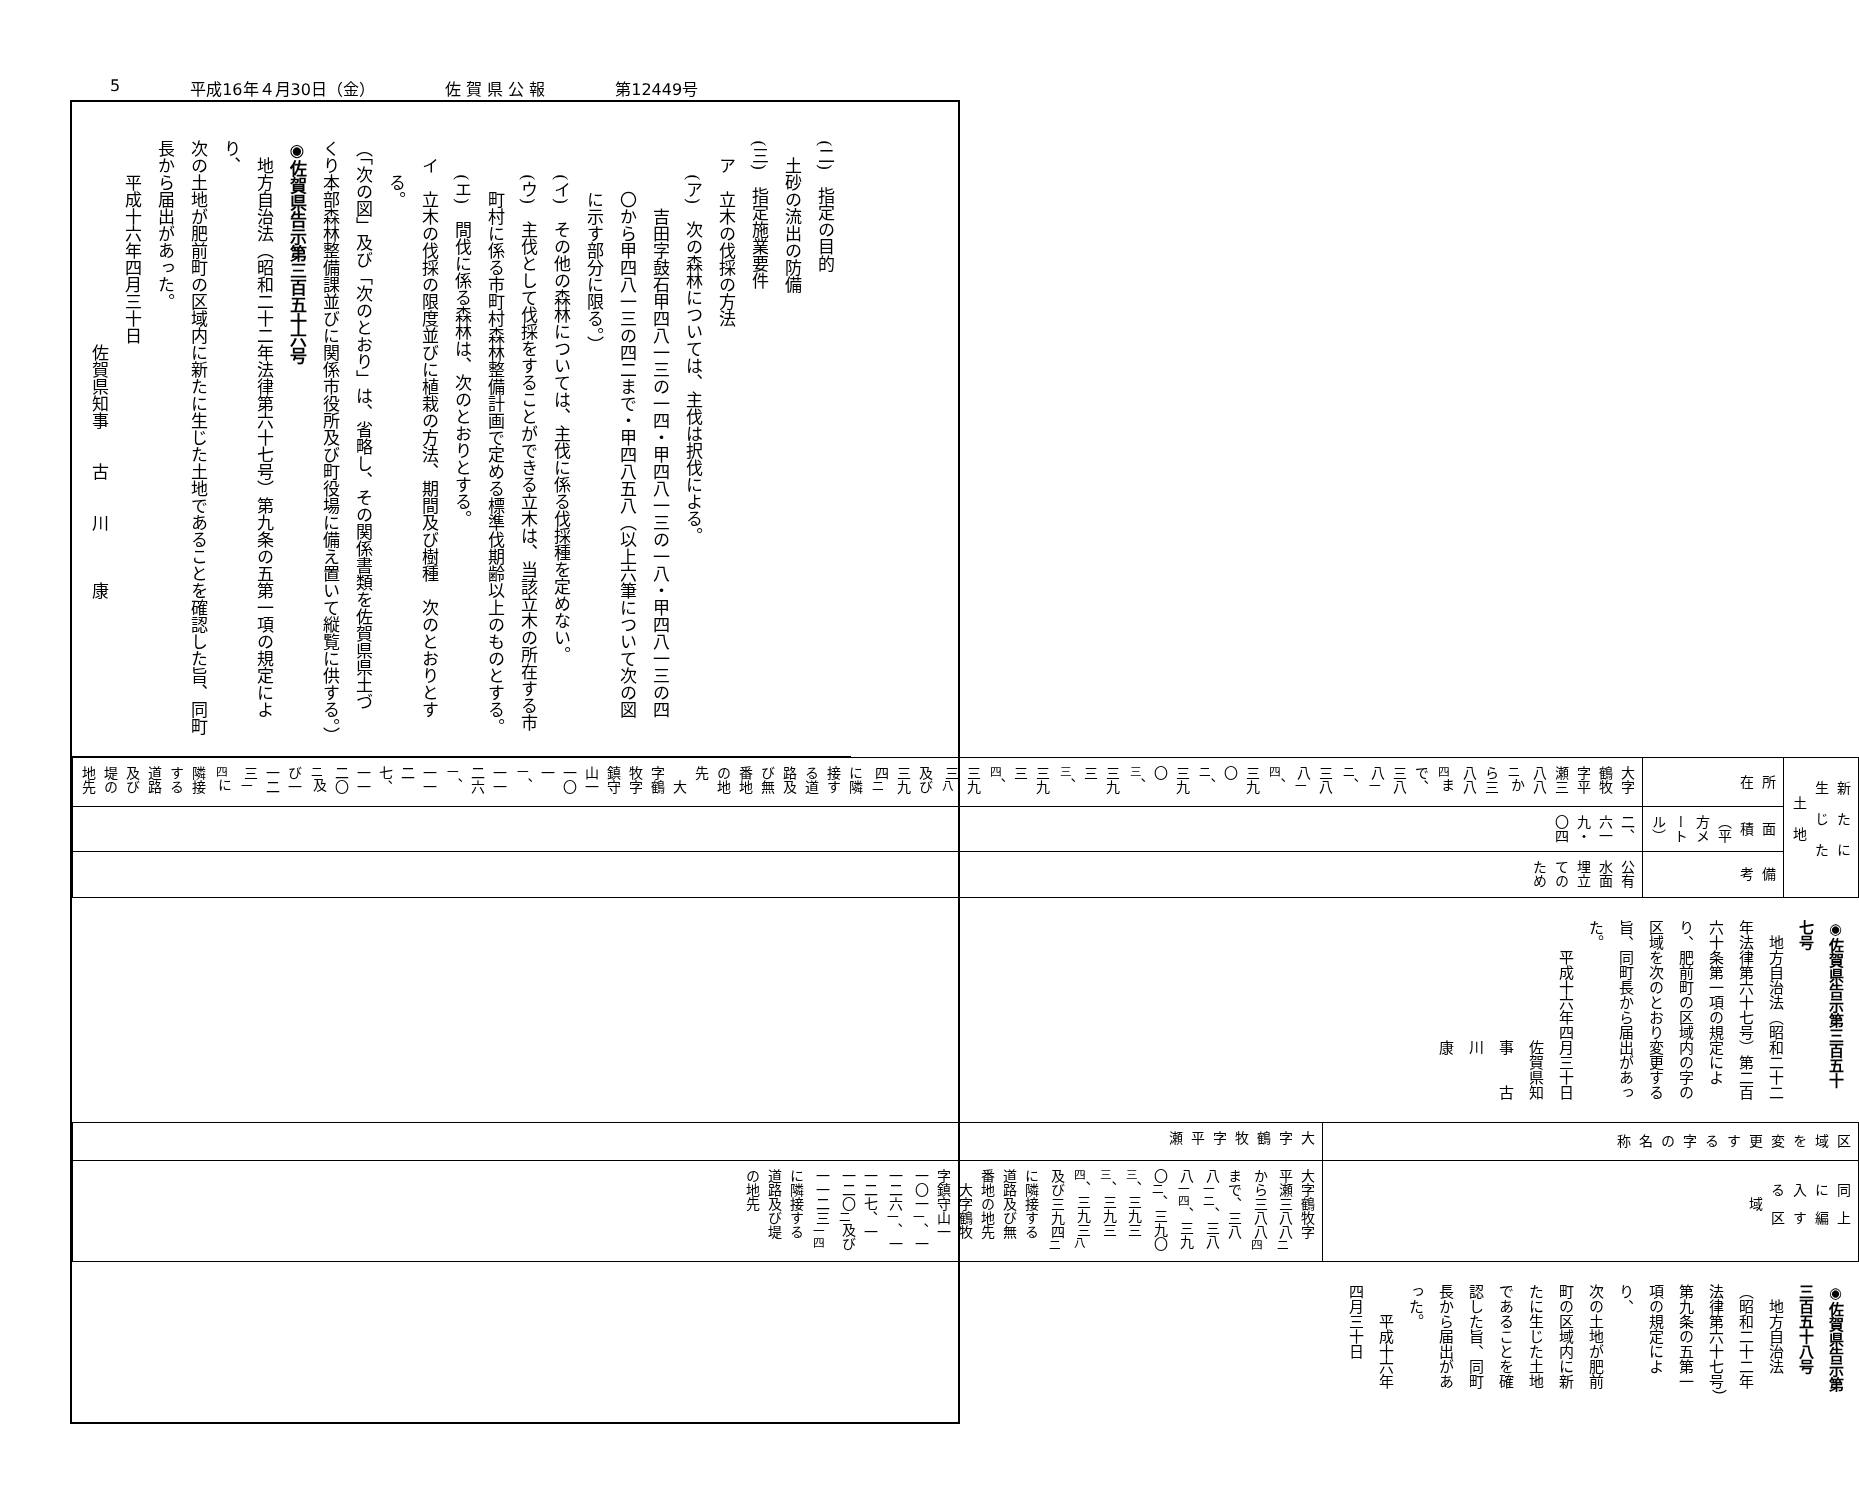5 平成16年４月30日（金） 佐 賀 県 公 報 第12449号
(二)　指定の目的
土砂の流出の防備
(三)　指定施業要件
　ア　立木の伐採の方法
　　(ア)　次の森林については、主伐は択伐による。
　　　　吉田字鼓石甲四八一三の一四・甲四八一三の一八・甲四八一三の四
　　　〇から甲四八一三の四二まで・甲四八五八（以上六筆について次の図
　　　に示す部分に限る。）
　　(イ)　その他の森林については、主伐に係る伐採種を定めない。
　　(ウ)　主伐として伐採をすることができる立木は、当該立木の所在する市
　　　町村に係る市町村森林整備計画で定める標準伐期齢以上のものとする。
　　(エ)　間伐に係る森林は、次のとおりとする。
　イ　立木の伐採の限度並びに植栽の方法、期間及び樹種　次のとおりとす
　　る。
（「次の図」及び「次のとおり」は、省略し、その関係書類を佐賀県県土づ
くり本部森林整備課並びに関係市役所及び町役場に備え置いて縦覧に供する。）
◉佐賀県告示第三百五十六号
　地方自治法（昭和二十二年法律第六十七号）第九条の五第一項の規定により、
次の土地が肥前町の区域内に新たに生じた土地であることを確認した旨、同町
長から届出があった。
　　平成十六年四月三十日
佐賀県知事　　古　　川　　　康
| 新たに生じた土地 | | |
| --- | --- | --- |
| 所 在 | 面 積 （平方メートル） | 備 考 |
| 大字鶴牧字平瀬三八八<sub>二</sub>から三八八<sub>四</sub>まで、三八八<sub>一二</sub>、三八八<sub>一四</sub>、三九〇<sub>二</sub>、三九〇<sub>三</sub>、三九三<sub>三</sub>、三九三<sub>四</sub>、三九三<sub>八</sub>及び三九四<sub>二</sub>に隣接する道路及び無番地の地先 大字鶴牧字鎮守山一一〇一<sub>一</sub>、一一二六<sub>一</sub>、一一二七、一一二〇<sub>二</sub>及び一一二三<sub>一四</sub>に隣接する道路及び堤の地先 | 二、六一九・〇四 | 公有水面埋立てのため |
◉佐賀県告示第三百五十七号
　地方自治法（昭和二十二年法律第六十七号）第二百六十条第一項の規定によ
り、肥前町の区域内の字の区域を次のとおり変更する旨、同町長から届出があっ
た。
　　平成十六年四月三十日
佐賀県知事　　古　　川　　　康
| 区域を変更する字の名称 | 同上に編入する区域 |
| --- | --- |
| 大字鶴牧字平瀬 | 大字鶴牧字平瀬三八八<sub>二</sub>から三八八<sub>四</sub>まで、三八八<sub>一二</sub>、三八八<sub>一四</sub>、三九〇<sub>二</sub>、三九〇<sub>三</sub>、三九三<sub>三</sub>、三九三<sub>四</sub>、三九三<sub>八</sub>及び三九四<sub>二</sub>に隣接する道路及び無番地の地先 大字鶴牧字鎮守山一一〇一<sub>一</sub>、一一二六<sub>一</sub>、一一二七、一一二〇<sub>二</sub>及び一一二三<sub>一四</sub>に隣接する道路及び堤の地先 |
◉佐賀県告示第三百五十八号
　地方自治法（昭和二十二年法律第六十七号）第九条の五第一項の規定により、
次の土地が肥前町の区域内に新たに生じた土地であることを確認した旨、同町
長から届出があった。
　　平成十六年四月三十日